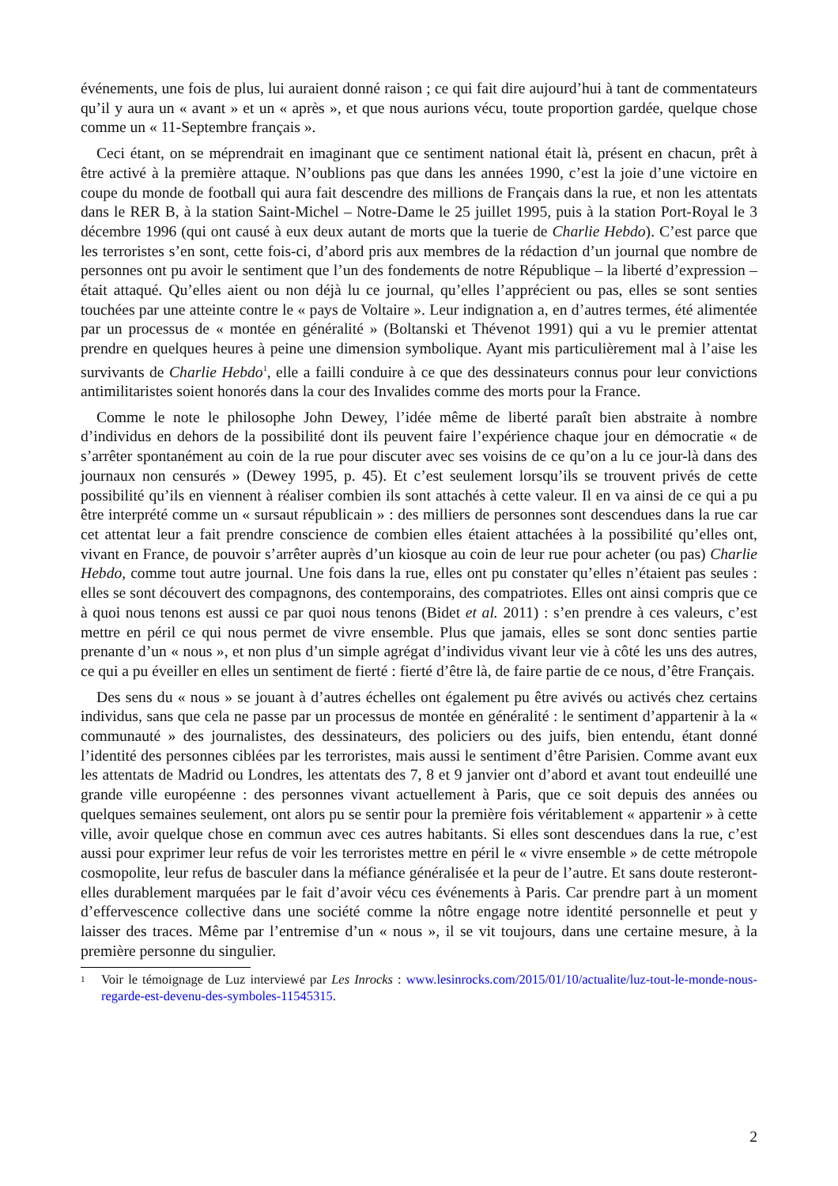événements, une fois de plus, lui auraient donné raison ; ce qui fait dire aujourd’hui à tant de commentateurs qu’il y aura un « avant » et un « après », et que nous aurions vécu, toute proportion gardée, quelque chose comme un « 11-Septembre français ».
Ceci étant, on se méprendrait en imaginant que ce sentiment national était là, présent en chacun, prêt à être activé à la première attaque. N’oublions pas que dans les années 1990, c’est la joie d’une victoire en coupe du monde de football qui aura fait descendre des millions de Français dans la rue, et non les attentats dans le RER B, à la station Saint-Michel – Notre-Dame le 25 juillet 1995, puis à la station Port-Royal le 3 décembre 1996 (qui ont causé à eux deux autant de morts que la tuerie de Charlie Hebdo). C’est parce que les terroristes s’en sont, cette fois-ci, d’abord pris aux membres de la rédaction d’un journal que nombre de personnes ont pu avoir le sentiment que l’un des fondements de notre République – la liberté d’expression – était attaqué. Qu’elles aient ou non déjà lu ce journal, qu’elles l’apprécient ou pas, elles se sont senties touchées par une atteinte contre le « pays de Voltaire ». Leur indignation a, en d’autres termes, été alimentée par un processus de « montée en généralité » (Boltanski et Thévenot 1991) qui a vu le premier attentat prendre en quelques heures à peine une dimension symbolique. Ayant mis particulièrement mal à l’aise les survivants de Charlie Hebdo<sup>1</sup>, elle a failli conduire à ce que des dessinateurs connus pour leur convictions antimilitaristes soient honorés dans la cour des Invalides comme des morts pour la France.
Comme le note le philosophe John Dewey, l’idée même de liberté paraît bien abstraite à nombre d’individus en dehors de la possibilité dont ils peuvent faire l’expérience chaque jour en démocratie « de s’arrêter spontanément au coin de la rue pour discuter avec ses voisins de ce qu’on a lu ce jour-là dans des journaux non censurés » (Dewey 1995, p. 45). Et c’est seulement lorsqu’ils se trouvent privés de cette possibilité qu’ils en viennent à réaliser combien ils sont attachés à cette valeur. Il en va ainsi de ce qui a pu être interprété comme un « sursaut républicain » : des milliers de personnes sont descendues dans la rue car cet attentat leur a fait prendre conscience de combien elles étaient attachées à la possibilité qu’elles ont, vivant en France, de pouvoir s’arrêter auprès d’un kiosque au coin de leur rue pour acheter (ou pas) Charlie Hebdo, comme tout autre journal. Une fois dans la rue, elles ont pu constater qu’elles n’étaient pas seules : elles se sont découvert des compagnons, des contemporains, des compatriotes. Elles ont ainsi compris que ce à quoi nous tenons est aussi ce par quoi nous tenons (Bidet et al. 2011) : s’en prendre à ces valeurs, c’est mettre en péril ce qui nous permet de vivre ensemble. Plus que jamais, elles se sont donc senties partie prenante d’un « nous », et non plus d’un simple agrégat d’individus vivant leur vie à côté les uns des autres, ce qui a pu éveiller en elles un sentiment de fierté : fierté d’être là, de faire partie de ce nous, d’être Français.
Des sens du « nous » se jouant à d’autres échelles ont également pu être avivés ou activés chez certains individus, sans que cela ne passe par un processus de montée en généralité : le sentiment d’appartenir à la « communauté » des journalistes, des dessinateurs, des policiers ou des juifs, bien entendu, étant donné l’identité des personnes ciblées par les terroristes, mais aussi le sentiment d’être Parisien. Comme avant eux les attentats de Madrid ou Londres, les attentats des 7, 8 et 9 janvier ont d’abord et avant tout endeuillé une grande ville européenne : des personnes vivant actuellement à Paris, que ce soit depuis des années ou quelques semaines seulement, ont alors pu se sentir pour la première fois véritablement « appartenir » à cette ville, avoir quelque chose en commun avec ces autres habitants. Si elles sont descendues dans la rue, c’est aussi pour exprimer leur refus de voir les terroristes mettre en péril le « vivre ensemble » de cette métropole cosmopolite, leur refus de basculer dans la méfiance généralisée et la peur de l’autre. Et sans doute resteront-elles durablement marquées par le fait d’avoir vécu ces événements à Paris. Car prendre part à un moment d’effervescence collective dans une société comme la nôtre engage notre identité personnelle et peut y laisser des traces. Même par l’entremise d’un « nous », il se vit toujours, dans une certaine mesure, à la première personne du singulier.
1 Voir le témoignage de Luz interviewé par Les Inrocks : www.lesinrocks.com/2015/01/10/actualite/luz-tout-le-monde-nous-regarde-est-devenu-des-symboles-11545315.
2